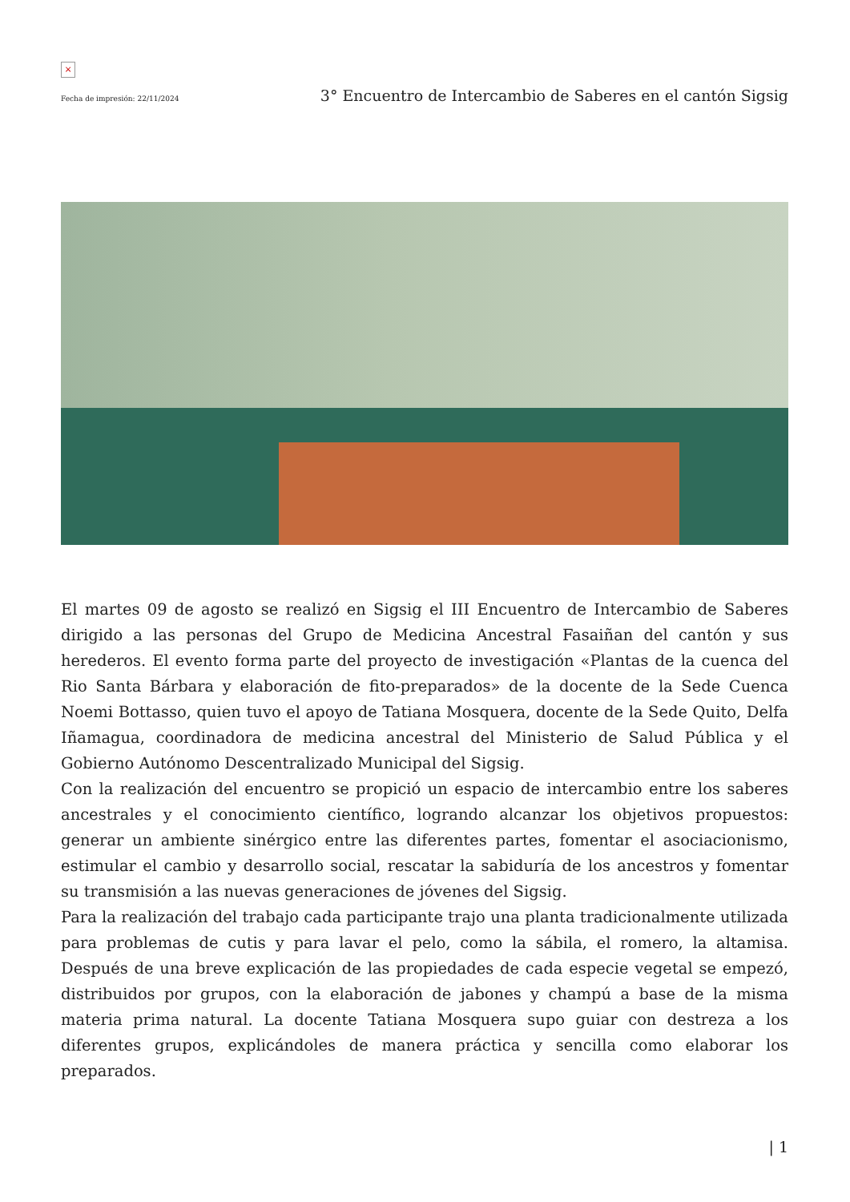×
Fecha de impresión: 22/11/2024 3° Encuentro de Intercambio de Saberes en el cantón Sigsig
El martes 09 de agosto se realizó en Sigsig el III Encuentro de Intercambio de Saberes dirigido a las personas del Grupo de Medicina Ancestral Fasaiñan del cantón y sus herederos. El evento forma parte del proyecto de investigación «Plantas de la cuenca del Rio Santa Bárbara y elaboración de fito-preparados» de la docente de la Sede Cuenca Noemi Bottasso, quien tuvo el apoyo de Tatiana Mosquera, docente de la Sede Quito, Delfa Iñamagua, coordinadora de medicina ancestral del Ministerio de Salud Pública y el Gobierno Autónomo Descentralizado Municipal del Sigsig.
Con la realización del encuentro se propició un espacio de intercambio entre los saberes ancestrales y el conocimiento científico, logrando alcanzar los objetivos propuestos: generar un ambiente sinérgico entre las diferentes partes, fomentar el asociacionismo, estimular el cambio y desarrollo social, rescatar la sabiduría de los ancestros y fomentar su transmisión a las nuevas generaciones de jóvenes del Sigsig.
Para la realización del trabajo cada participante trajo una planta tradicionalmente utilizada para problemas de cutis y para lavar el pelo, como la sábila, el romero, la altamisa. Después de una breve explicación de las propiedades de cada especie vegetal se empezó, distribuidos por grupos, con la elaboración de jabones y champú a base de la misma materia prima natural. La docente Tatiana Mosquera supo guiar con destreza a los diferentes grupos, explicándoles de manera práctica y sencilla como elaborar los preparados.
| 1